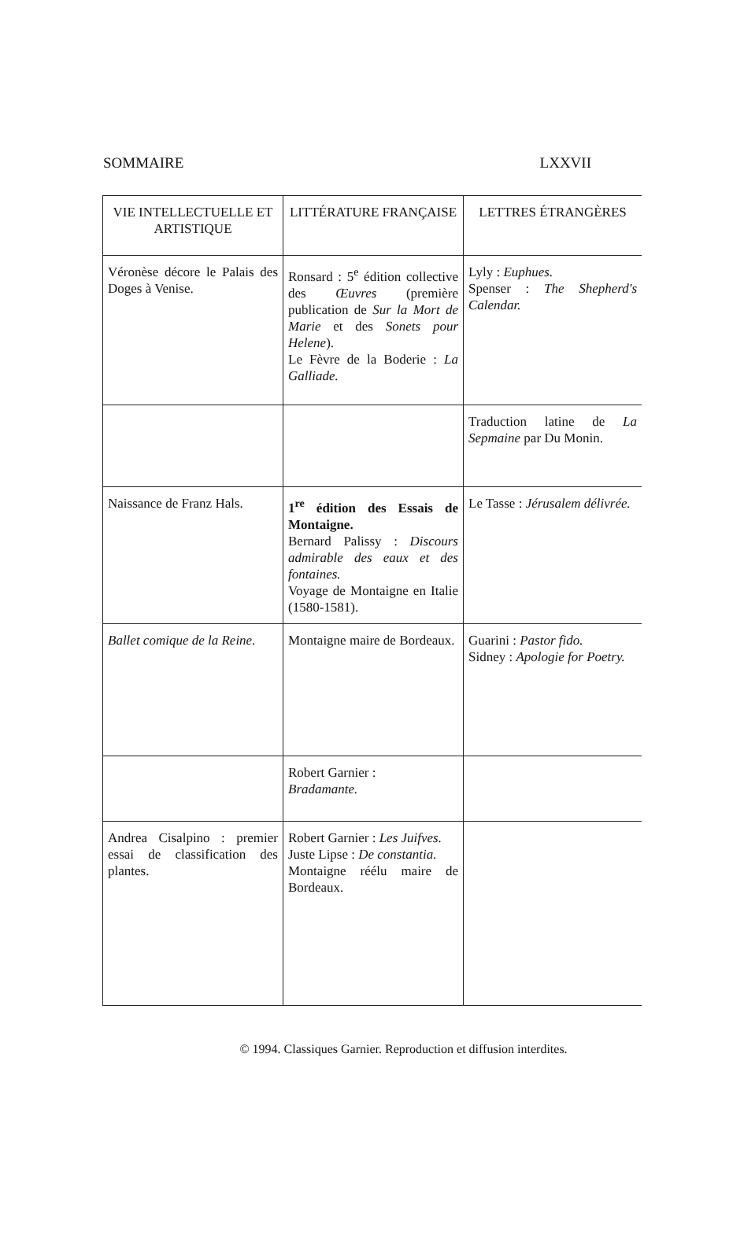SOMMAIRE LXXVII
| VIE INTELLECTUELLE ET ARTISTIQUE | LITTÉRATURE FRANÇAISE | LETTRES ÉTRANGÈRES |
| --- | --- | --- |
| Véronèse décore le Palais des Doges à Venise. | Ronsard : 5<sup>e</sup> édition collective des Œuvres (première publication de Sur la Mort de Marie et des Sonets pour Helene ). Le Fèvre de la Boderie : La Galliade. | Lyly : Euphues. Spenser : The Shepherd's Calendar. |
| | | Traduction latine de La Sepmaine par Du Monin. |
| Naissance de Franz Hals. | 1<sup>re</sup> édition des Essais de Montaigne. Bernard Palissy : Discours admirable des eaux et des fontaines. Voyage de Montaigne en Italie (1580-1581). | Le Tasse : Jérusalem délivrée. |
| Ballet comique de la Reine. | Montaigne maire de Bordeaux. | Guarini : Pastor fido. Sidney : Apologie for Poetry. |
| | Robert Garnier : Bradamante. | |
| Andrea Cisalpino : premier essai de classification des plantes. | Robert Garnier : Les Juifves. Juste Lipse : De constantia. Montaigne réélu maire de Bordeaux. | |
© 1994. Classiques Garnier. Reproduction et diffusion interdites.